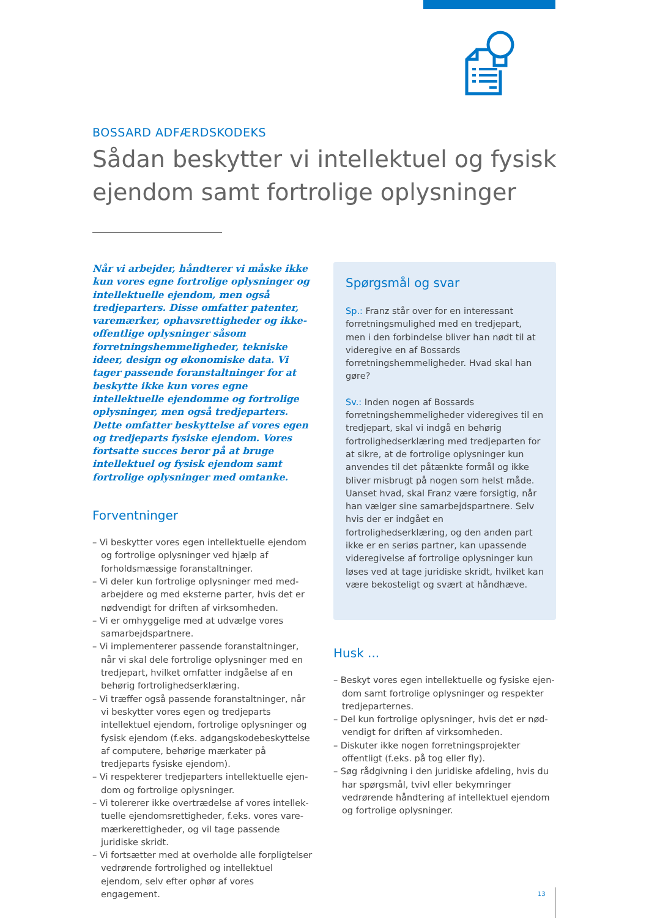BOSSARD ADFÆRDSKODEKS
Sådan beskytter vi intellektuel og fysisk ejendom samt fortrolige oplysninger
Når vi arbejder, håndterer vi måske ikke kun vores egne fortrolige oplysninger og intel­lektuelle ejendom, men også tredjeparters. Disse omfatter patenter, varemærker, ophavs­rettigheder og ikke-offentlige oplysninger såsom forretningshemmeligheder, tekniske ideer, design og økonomiske data. Vi tager passende foranstaltninger for at beskytte ikke kun vores egne intellektuelle ejendomme og fortrolige oplysninger, men også tredjeparters. Dette omfatter beskyttelse af vores egen og tredjeparts fysiske ejendom. Vores fortsatte succes beror på at bruge intellektuel og fysisk ejendom samt fortrolige oplysninger med omtanke.
Forventninger
– Vi beskytter vores egen intellektuelle ejendom og fortrolige oplysninger ved hjælp af forholdsmæs­sige foranstaltninger.
– Vi deler kun fortrolige oplysninger med med­arbejdere og med eksterne parter, hvis det er nødvendigt for driften af virksomheden.
– Vi er omhyggelige med at udvælge vores samar­bejdspartnere.
– Vi implementerer passende foranstaltninger, når vi skal dele fortrolige oplysninger med en tred­jepart, hvilket omfatter indgåelse af en behørig fortrolighedserklæring.
– Vi træffer også passende foranstaltninger, når vi beskytter vores egen og tredjeparts intellektuel ejendom, fortrolige oplysninger og fysisk ejendom (f.eks. adgangskodebeskyttelse af computere, be­hørige mærkater på tredjeparts fysiske ejendom).
– Vi respekterer tredjeparters intellektuelle ejen­dom og fortrolige oplysninger.
– Vi tolererer ikke overtrædelse af vores intellek­tuelle ejendomsrettigheder, f.eks. vores vare­mærkerettigheder, og vil tage passende juridiske skridt.
– Vi fortsætter med at overholde alle forpligtelser vedrørende fortrolighed og intellektuel ejendom, selv efter ophør af vores engagement.
Spørgsmål og svar
Sp.: Franz står over for en interessant forretningsmulighed med en tredjepart, men i den forbindelse bliver han nødt til at videregive en af Bossards forretningshemmeligheder. Hvad skal han gøre?
Sv.: Inden nogen af Bossards forretningshemmeligheder videregives til en tredjepart, skal vi indgå en behørig fortrolighedserklæring med tredjeparten for at sikre, at de fortrolige oplysninger kun anvendes til det påtænkte formål og ikke bliver misbrugt på nogen som helst måde. Uanset hvad, skal Franz være forsigtig, når han vælger sine samarbejdspartnere. Selv hvis der er indgået en fortrolighedserklæring, og den anden part ikke er en seriøs partner, kan upassende videregivelse af fortrolige oplysninger kun løses ved at tage juridiske skridt, hvilket kan være bekosteligt og svært at håndhæve.
Husk ...
– Beskyt vores egen intellektuelle og fysiske ejen­dom samt fortrolige oplysninger og respekter tredjeparternes.
– Del kun fortrolige oplysninger, hvis det er nød­vendigt for driften af virksomheden.
– Diskuter ikke nogen forretningsprojekter offentligt (f.eks. på tog eller fly).
– Søg rådgivning i den juridiske afdeling, hvis du har spørgsmål, tvivl eller bekymringer vedrørende håndtering af intellektuel ejendom og fortrolige oplysninger.
13